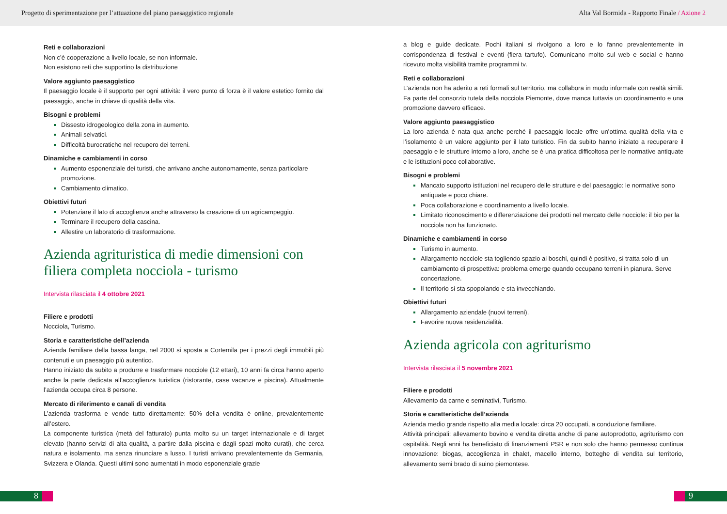Progetto di sperimentazione per l’attuazione del piano paesaggistico regionale Alta Val Bormida - Rapporto Finale / Azione 2
Reti e collaborazioni
Non c’è cooperazione a livello locale, se non informale.
Non esistono reti che supportino la distribuzione
Valore aggiunto paesaggistico
Il paesaggio locale è il supporto per ogni attività: il vero punto di forza è il valore estetico fornito dal paesaggio, anche in chiave di qualità della vita.
Bisogni e problemi
Dissesto idrogeologico della zona in aumento.
Animali selvatici.
Difficoltà burocratiche nel recupero dei terreni.
Dinamiche e cambiamenti in corso
Aumento esponenziale dei turisti, che arrivano anche autonomamente, senza particolare promozione.
Cambiamento climatico.
Obiettivi futuri
Potenziare il lato di accoglienza anche attraverso la creazione di un agricampeggio.
Terminare il recupero della cascina.
Allestire un laboratorio di trasformazione.
Azienda agrituristica di medie dimensioni con filiera completa nocciola - turismo
Intervista rilasciata il 4 ottobre 2021
Filiere e prodotti
Nocciola, Turismo.
Storia e caratteristiche dell’azienda
Azienda familiare della bassa langa, nel 2000 si sposta a Cortemila per i prezzi degli immobili più contenuti e un paesaggio più autentico.
Hanno iniziato da subito a produrre e trasformare nocciole (12 ettari), 10 anni fa circa hanno aperto anche la parte dedicata all’accoglienza turistica (ristorante, case vacanze e piscina). Attualmente l’azienda occupa circa 8 persone.
Mercato di riferimento e canali di vendita
L’azienda trasforma e vende tutto direttamente: 50% della vendita è online, prevalentemente all’estero.
La componente turistica (metà del fatturato) punta molto su un target internazionale e di target elevato (hanno servizi di alta qualità, a partire dalla piscina e dagli spazi molto curati), che cerca natura e isolamento, ma senza rinunciare a lusso. I turisti arrivano prevalentemente da Germania, Svizzera e Olanda. Questi ultimi sono aumentati in modo esponenziale grazie
a blog e guide dedicate. Pochi italiani si rivolgono a loro e lo fanno prevalentemente in corrispondenza di festival e eventi (fiera tartufo). Comunicano molto sul web e social e hanno ricevuto molta visibilità tramite programmi tv.
Reti e collaborazioni
L’azienda non ha aderito a reti formali sul territorio, ma collabora in modo informale con realtà simili. Fa parte del consorzio tutela della nocciola Piemonte, dove manca tuttavia un coordinamento e una promozione davvero efficace.
Valore aggiunto paesaggistico
La loro azienda è nata qua anche perché il paesaggio locale offre un’ottima qualità della vita e l’isolamento è un valore aggiunto per il lato turistico. Fin da subito hanno iniziato a recuperare il paesaggio e le strutture intorno a loro, anche se è una pratica difficoltosa per le normative antiquate e le istituzioni poco collaborative.
Bisogni e problemi
Mancato supporto istituzioni nel recupero delle strutture e del paesaggio: le normative sono antiquate e poco chiare.
Poca collaborazione e coordinamento a livello locale.
Limitato riconoscimento e differenziazione dei prodotti nel mercato delle nocciole: il bio per la nocciola non ha funzionato.
Dinamiche e cambiamenti in corso
Turismo in aumento.
Allargamento nocciole sta togliendo spazio ai boschi, quindi è positivo, si tratta solo di un cambiamento di prospettiva: problema emerge quando occupano terreni in pianura. Serve concertazione.
Il territorio si sta spopolando e sta invecchiando.
Obiettivi futuri
Allargamento aziendale (nuovi terreni).
Favorire nuova residenzialità.
Azienda agricola con agriturismo
Intervista rilasciata il 5 novembre 2021
Filiere e prodotti
Allevamento da carne e seminativi, Turismo.
Storia e caratteristiche dell’azienda
Azienda medio grande rispetto alla media locale: circa 20 occupati, a conduzione familiare.
Attività principali: allevamento bovino e vendita diretta anche di pane autoprodotto, agriturismo con ospitalità. Negli anni ha beneficiato di finanziamenti PSR e non solo che hanno permesso continua innovazione: biogas, accoglienza in chalet, macello interno, botteghe di vendita sul territorio, allevamento semi brado di suino piemontese.
8 9